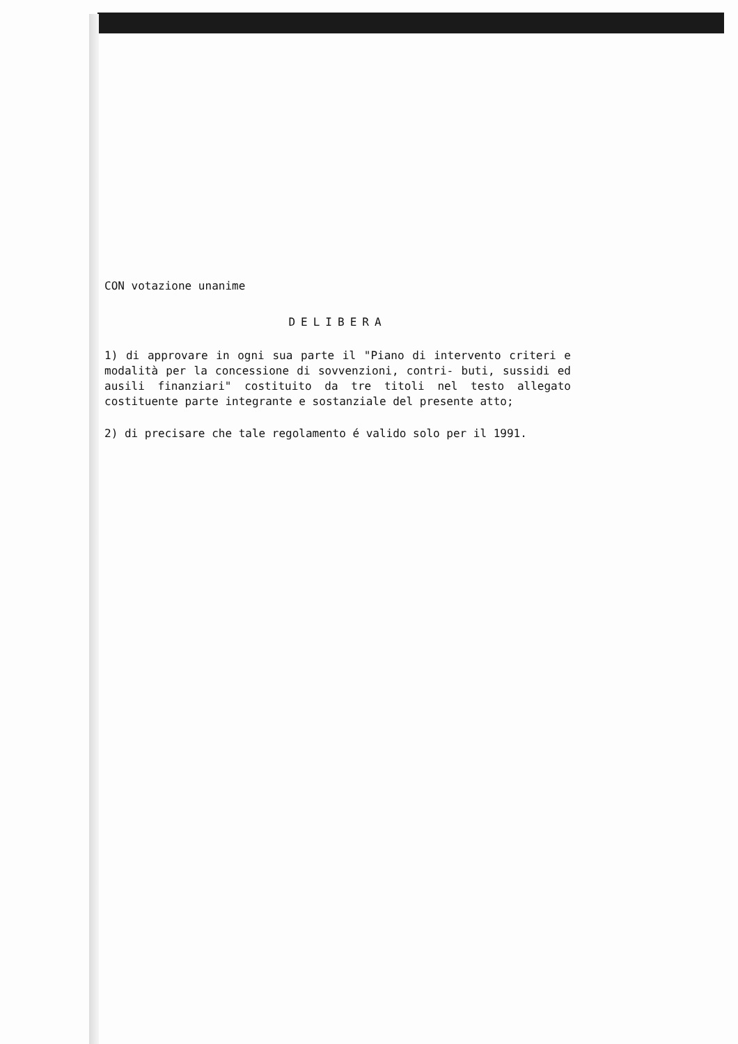CON votazione unanime
DELIBERA
1) di approvare in ogni sua parte il "Piano di intervento criteri e modalità per la concessione di sovvenzioni, contri- buti, sussidi ed ausili finanziari" costituito da tre titoli nel testo allegato costituente parte integrante e sostanziale del presente atto;
2) di precisare che tale regolamento é valido solo per il 1991.